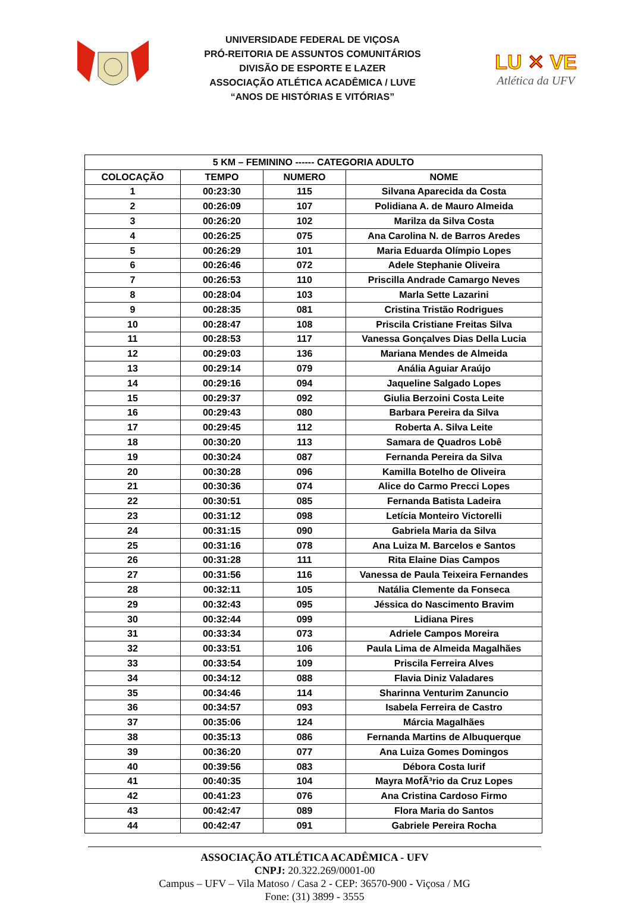UNIVERSIDADE FEDERAL DE VIÇOSA
PRÓ-REITORIA DE ASSUNTOS COMUNITÁRIOS
DIVISÃO DE ESPORTE E LAZER
ASSOCIAÇÃO ATLÉTICA ACADÊMICA / LUVE
“ANOS DE HISTÓRIAS E VITÓRIAS”
LU ✕ VE
Atlética da UFV
| 5 KM – FEMININO ------ CATEGORIA ADULTO | | | |
| --- | --- | --- | --- |
| COLOCAÇÃO | TEMPO | NUMERO | NOME |
| 1 | 00:23:30 | 115 | Silvana Aparecida da Costa |
| 2 | 00:26:09 | 107 | Polidiana A. de Mauro Almeida |
| 3 | 00:26:20 | 102 | Marilza da Silva Costa |
| 4 | 00:26:25 | 075 | Ana Carolina N. de Barros Aredes |
| 5 | 00:26:29 | 101 | Maria Eduarda Olímpio Lopes |
| 6 | 00:26:46 | 072 | Adele Stephanie Oliveira |
| 7 | 00:26:53 | 110 | Priscilla Andrade Camargo Neves |
| 8 | 00:28:04 | 103 | Marla Sette Lazarini |
| 9 | 00:28:35 | 081 | Cristina Tristão Rodrigues |
| 10 | 00:28:47 | 108 | Priscila Cristiane Freitas Silva |
| 11 | 00:28:53 | 117 | Vanessa Gonçalves Dias Della Lucia |
| 12 | 00:29:03 | 136 | Mariana Mendes de Almeida |
| 13 | 00:29:14 | 079 | Anália Aguiar Araújo |
| 14 | 00:29:16 | 094 | Jaqueline Salgado Lopes |
| 15 | 00:29:37 | 092 | Giulia Berzoini Costa Leite |
| 16 | 00:29:43 | 080 | Barbara Pereira da Silva |
| 17 | 00:29:45 | 112 | Roberta A. Silva Leite |
| 18 | 00:30:20 | 113 | Samara de Quadros Lobê |
| 19 | 00:30:24 | 087 | Fernanda Pereira da Silva |
| 20 | 00:30:28 | 096 | Kamilla Botelho de Oliveira |
| 21 | 00:30:36 | 074 | Alice do Carmo Precci Lopes |
| 22 | 00:30:51 | 085 | Fernanda Batista Ladeira |
| 23 | 00:31:12 | 098 | Letícia Monteiro Victorelli |
| 24 | 00:31:15 | 090 | Gabriela Maria da Silva |
| 25 | 00:31:16 | 078 | Ana Luiza M. Barcelos e Santos |
| 26 | 00:31:28 | 111 | Rita Elaine Dias Campos |
| 27 | 00:31:56 | 116 | Vanessa de Paula Teixeira Fernandes |
| 28 | 00:32:11 | 105 | Natália Clemente da Fonseca |
| 29 | 00:32:43 | 095 | Jéssica do Nascimento Bravim |
| 30 | 00:32:44 | 099 | Lidiana Pires |
| 31 | 00:33:34 | 073 | Adriele Campos Moreira |
| 32 | 00:33:51 | 106 | Paula Lima de Almeida Magalhães |
| 33 | 00:33:54 | 109 | Priscila Ferreira Alves |
| 34 | 00:34:12 | 088 | Flavia Diniz Valadares |
| 35 | 00:34:46 | 114 | Sharinna Venturim Zanuncio |
| 36 | 00:34:57 | 093 | Isabela Ferreira de Castro |
| 37 | 00:35:06 | 124 | Márcia Magalhães |
| 38 | 00:35:13 | 086 | Fernanda Martins de Albuquerque |
| 39 | 00:36:20 | 077 | Ana Luiza Gomes Domingos |
| 40 | 00:39:56 | 083 | Débora Costa Iurif |
| 41 | 00:40:35 | 104 | Mayra MofÃ³rio da Cruz Lopes |
| 42 | 00:41:23 | 076 | Ana Cristina Cardoso Firmo |
| 43 | 00:42:47 | 089 | Flora Maria do Santos |
| 44 | 00:42:47 | 091 | Gabriele Pereira Rocha |
ASSOCIAÇÃO ATLÉTICA ACADÊMICA - UFV
CNPJ: 20.322.269/0001-00
Campus – UFV – Vila Matoso / Casa 2 - CEP: 36570-900 - Viçosa / MG
Fone: (31) 3899 - 3555